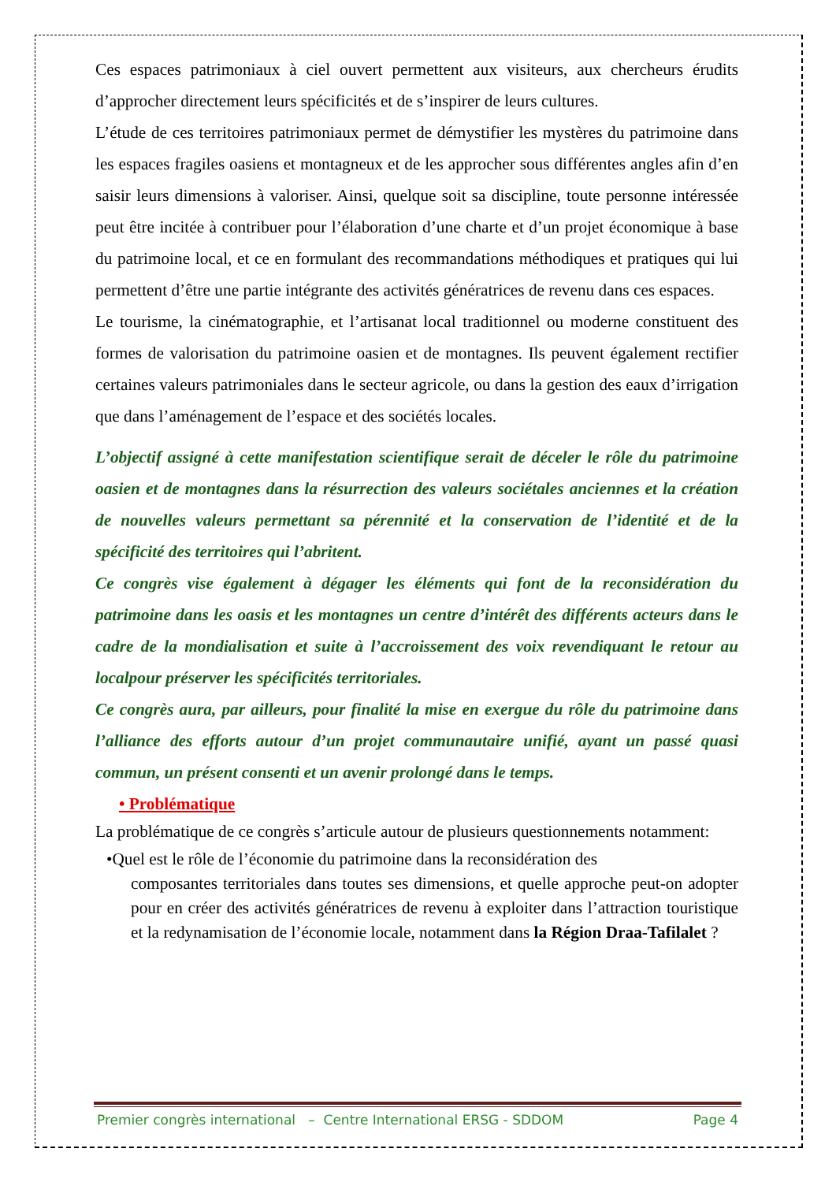Ces espaces patrimoniaux à ciel ouvert permettent aux visiteurs, aux chercheurs érudits d’approcher directement leurs spécificités et de s’inspirer de leurs cultures.
L’étude de ces territoires patrimoniaux permet de démystifier les mystères du patrimoine dans les espaces fragiles oasiens et montagneux et de les approcher sous différentes angles afin d’en saisir leurs dimensions à valoriser. Ainsi, quelque soit sa discipline, toute personne intéressée peut être incitée à contribuer pour l’élaboration d’une charte et d’un projet économique à base du patrimoine local, et ce en formulant des recommandations méthodiques et pratiques qui lui permettent d’être une partie intégrante des activités génératrices de revenu dans ces espaces.
Le tourisme, la cinématographie, et l’artisanat local traditionnel ou moderne constituent des formes de valorisation du patrimoine oasien et de montagnes. Ils peuvent également rectifier certaines valeurs patrimoniales dans le secteur agricole, ou dans la gestion des eaux d’irrigation que dans l’aménagement de l’espace et des sociétés locales.
L’objectif assigné à cette manifestation scientifique serait de déceler le rôle du patrimoine oasien et de montagnes dans la résurrection des valeurs sociétales anciennes et la création de nouvelles valeurs permettant sa pérennité et la conservation de l’identité et de la spécificité des territoires qui l’abritent.
Ce congrès vise également à dégager les éléments qui font de la reconsidération du patrimoine dans les oasis et les montagnes un centre d’intérêt des différents acteurs dans le cadre de la mondialisation et suite à l’accroissement des voix revendiquant le retour au localpour préserver les spécificités territoriales.
Ce congrès aura, par ailleurs, pour finalité la mise en exergue du rôle du patrimoine dans l’alliance des efforts autour d’un projet communautaire unifié, ayant un passé quasi commun, un présent consenti et un avenir prolongé dans le temps.
• Problématique
La problématique de ce congrès s’articule autour de plusieurs questionnements notamment:
•Quel est le rôle de l’économie du patrimoine dans la reconsidération des
composantes territoriales dans toutes ses dimensions, et quelle approche peut-on adopter pour en créer des activités génératrices de revenu à exploiter dans l’attraction touristique et la redynamisation de l’économie locale, notamment dans la Région Draa-Tafilalet ?
Premier congrès international – Centre International ERSG - SDDOM Page 4